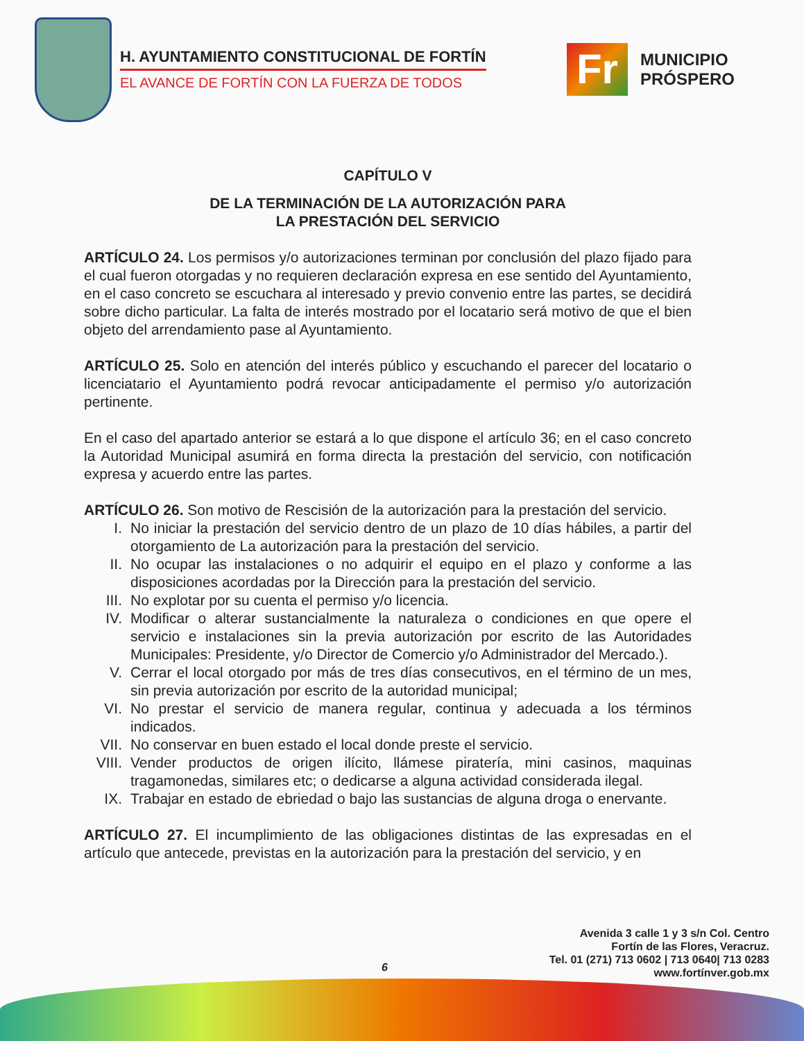H. AYUNTAMIENTO CONSTITUCIONAL DE FORTÍN
EL AVANCE DE FORTÍN CON LA FUERZA DE TODOS
Fr
MUNICIPIO
PRÓSPERO
CAPÍTULO V
DE LA TERMINACIÓN DE LA AUTORIZACIÓN PARA
LA PRESTACIÓN DEL SERVICIO
ARTÍCULO 24. Los permisos y/o autorizaciones terminan por conclusión del plazo fijado para el cual fueron otorgadas y no requieren declaración expresa en ese sentido del Ayuntamiento, en el caso concreto se escuchara al interesado y previo convenio entre las partes, se decidirá sobre dicho particular. La falta de interés mostrado por el locatario será motivo de que el bien objeto del arrendamiento pase al Ayuntamiento.
ARTÍCULO 25. Solo en atención del interés público y escuchando el parecer del locatario o licenciatario el Ayuntamiento podrá revocar anticipadamente el permiso y/o autorización pertinente.
En el caso del apartado anterior se estará a lo que dispone el artículo 36; en el caso concreto la Autoridad Municipal asumirá en forma directa la prestación del servicio, con notificación expresa y acuerdo entre las partes.
ARTÍCULO 26. Son motivo de Rescisión de la autorización para la prestación del servicio.
I. No iniciar la prestación del servicio dentro de un plazo de 10 días hábiles, a partir del otorgamiento de La autorización para la prestación del servicio.
II. No ocupar las instalaciones o no adquirir el equipo en el plazo y conforme a las disposiciones acordadas por la Dirección para la prestación del servicio.
III. No explotar por su cuenta el permiso y/o licencia.
IV. Modificar o alterar sustancialmente la naturaleza o condiciones en que opere el servicio e instalaciones sin la previa autorización por escrito de las Autoridades Municipales: Presidente, y/o Director de Comercio y/o Administrador del Mercado.).
V. Cerrar el local otorgado por más de tres días consecutivos, en el término de un mes, sin previa autorización por escrito de la autoridad municipal;
VI. No prestar el servicio de manera regular, continua y adecuada a los términos indicados.
VII. No conservar en buen estado el local donde preste el servicio.
VIII.
Vender productos de origen ilícito, llámese piratería, mini casinos, maquinas tragamonedas, similares etc; o dedicarse a alguna actividad considerada ilegal.
IX. Trabajar en estado de ebriedad o bajo las sustancias de alguna droga o enervante.
ARTÍCULO 27. El incumplimiento de las obligaciones distintas de las expresadas en el artículo que antecede, previstas en la autorización para la prestación del servicio, y en
Avenida 3 calle 1 y 3 s/n Col. Centro
Fortín de las Flores, Veracruz.
Tel. 01 (271) 713 0602 | 713 0640| 713 0283
www.fortínver.gob.mx
6